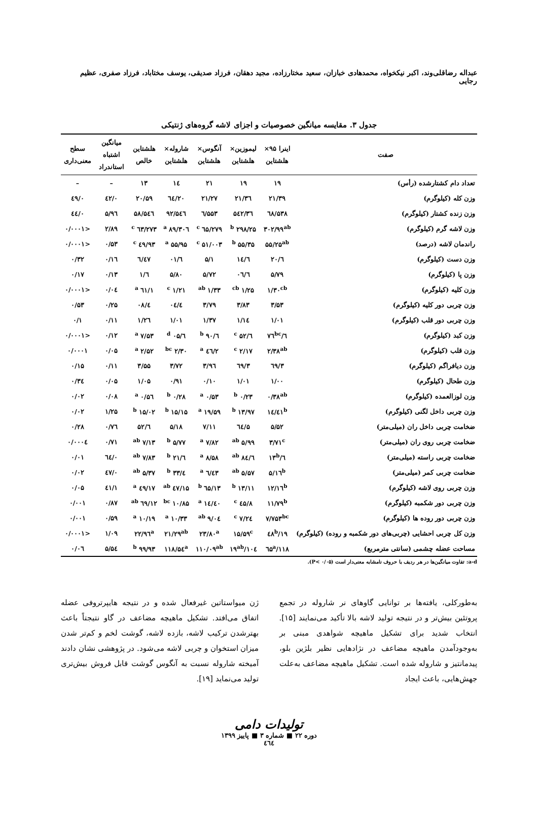عبداله رضاقلی‌وند، اکبر نیکخواه، محمدهادی خبازان، سعید مختارزاده، مجید دهقان، فرزاد صدیقی، یوسف مختاباد، فرزاد صفری، عظیم رجایی
جدول ۳. مقایسه میانگین خصوصیات و اجزای لاشه گروه‌های ژنتیکی
| صفت | اینرا ۹۵× هلشتاین | لیموزین× هلشتاین | آنگوس× هلشتاین | شاروله× هلشتاین | هلشتاین خالص | میانگین اشتباه استاندراد | سطح معنی‌داری |
| --- | --- | --- | --- | --- | --- | --- | --- |
| تعداد دام کشتارشده (رأس) | ۱۹ | ۱۹ | ۲۱ | ۱٤ | ۱۳ | – | – |
| وزن کله (کیلوگرم) | ۲۱/۳۹ | ۲۱/۳٦ | ۲۱/۲۷ | ۲۰/٦٤ | ۲۰/۵۹ | ۰/٤۲ | ۰/٤۹ |
| وزن زنده کشتار (کیلوگرم) | ۵۳۸/٦۸ | ۵٤۲/۳٦ | ۵۵۳/٦ | ۵٤٦/۹۲ | ۵٤٦/۵۸ | ۵/۹٦ | ۰/٤٤ |
| وزن لاشه گرم (کیلوگرم) | ۳۰۲/۹۹<sup>ab</sup> | ۲۹۸/۲۵ <sup>b</sup> | ۲۷۹/٦۵ <sup>c</sup> | ۳۰٦/۸۹ <sup>a</sup> | ۲۷۳/٦۳ <sup>c</sup> | ۲/۸۹ | <۰/۰۰۰۱ |
| راندمان لاشه (درصد) | ۵۵/۲۵<sup>ab</sup> | ۵۵/۳۵ <sup>b</sup> | ۵۱/۰۰۳ <sup>c</sup> | ۵۵/۹۵ <sup>a</sup> | ٤۹/۹۳ <sup>c</sup> | ۰/۵۳ | <۰/۰۰۰۱ |
| وزن دست (کیلوگرم) | ٦/۲۰ | ٦/۱٤ | ۵/۱ | ٦/۰۱ | ٦/٤۷ | ۰/۱٦ | ۰/۳۲ |
| وزن پا (کیلوگرم) | ۵/۷۹ | ٦/۰٦ | ۵/۷۲ | ۵/۸۰ | ٦/۱ | ۰/۱۳ | ۰/۱۷ |
| وزن کلیه (کیلوگرم) | ۱/۳۰<sup>cb</sup> | ۱/۲۵ <sup>cb</sup> | ۱/۳۳ <sup>ab</sup> | ۱/۲۱ <sup>c</sup> | ۱/٦۱ <sup>a</sup> | ۰/۰٤ | <۰/۰۰۰۱ |
| وزن چربی دور کلیه (کیلوگرم) | ۳/۵۳ | ۳/۸۳ | ۳/۷۹ | ٤/۰٤ | ٤/۰۸ | ۰/۲۵ | ۰/۵۳ |
| وزن چربی دور قلب (کیلوگرم) | ۱/۰۱ | ۱/۱٤ | ۱/۳۷ | ۱/۰۱ | ۱/۲٦ | ۰/۱۱ | ۰/۱ |
| وزن کبد (کیلوگرم) | ٦/۷٦<sup>bc</sup> | ٦/۵۲ <sup>c</sup> | ٦/۹۰ <sup>b</sup> | ٦/۰۵ <sup>d</sup> | ۷/۵۳ <sup>a</sup> | ۰/۱۲ | <۰/۰۰۰۱ |
| وزن قلب (کیلوگرم) | ۲/۳۸<sup>ab</sup> | ۲/۱۷ <sup>c</sup> | ۲/٤٦ <sup>a</sup> | ۲/۳۰ <sup>bc</sup> | ۲/۵۲ <sup>a</sup> | ۰/۰۵ | ۰/۰۰۰۱ |
| وزن دیافراگم (کیلوگرم) | ۳/٦۹ | ۳/٦۹ | ۳/۹٦ | ۳/۷۲ | ۳/۵۵ | ۰/۱۱ | ۰/۱۵ |
| وزن طحال (کیلوگرم) | ۱/۰۰ | ۱/۰۱ | ۰/۱۰ | ۰/۹۱ | ۱/۰۵ | ۰/۰۵ | ۰/۳٤ |
| وزن لوزالعمده (کیلوگرم) | ۰/۳۸<sup>ab</sup> | ۰/۲۳ <sup>b</sup> | ۰/۵۳ <sup>a</sup> | ۰/۲۸ <sup>b</sup> | ۰/۵٦ <sup>a</sup> | ۰/۰۸ | ۰/۰۲ |
| وزن چربی داخل لگنی (کیلوگرم) | ۱٤/٤۱<sup>b</sup> | ۱۳/۹۷ <sup>b</sup> | ۱۹/۵۹ <sup>a</sup> | ۱۵/۱۵ <sup>b</sup> | ۱۵/۰۲ <sup>b</sup> | ۱/۲۵ | ۰/۰۲ |
| ضخامت چربی داخل ران (میلی‌متر) | ۵/۵۲ | ۵/٦٤ | ۷/۱۱ | ۵/۱۸ | ٦/۵۲ | ۰/۷٦ | ۰/۲۸ |
| ضخامت چربی روی ران (میلی‌متر) | ۳/۷۱<sup>c</sup> | ۵/۹۹ <sup>ab</sup> | ۷/۸۲ <sup>a</sup> | ۵/۷۷ <sup>b</sup> | ۷/۱۳ <sup>ab</sup> | ۰/۷۱ | ۰/۰۰۰٤ |
| ضخامت چربی راسته (میلی‌متر) | ٦/۱۳<sup>b</sup> | ٦/۸٤ <sup>ab</sup> | ۸/۵۸ <sup>a</sup> | ٦/۲۱ <sup>b</sup> | ۷/۸۳ <sup>ab</sup> | ۰/٦٤ | ۰/۰۱ |
| ضخامت چربی کمر (میلی‌متر) | ۵/۱٦<sup>b</sup> | ۵/۵۷ <sup>ab</sup> | ٦/٤۳ <sup>a</sup> | ٤/۳۳ <sup>b</sup> | ۵/۳۷ <sup>ab</sup> | ۰/٤۷ | ۰/۰۲ |
| وزن چربی روی لاشه (کیلوگرم) | ۱۲/۱٦<sup>b</sup> | ۱۳/۱۱ <sup>b</sup> | ۱۳/٦۵ <sup>b</sup> | ۱۵/٤۷ <sup>ab</sup> | ۱۷/٤۹ <sup>a</sup> | ۱/٤۱ | ۰/۰۵ |
| وزن چربی دور شکمبه (کیلوگرم) | ۱۱/۷۹<sup>b</sup> | ۸/٤۵ <sup>c</sup> | ۱٤/٤۰ <sup>a</sup> | ۱۰/۸۵ <sup>bc</sup> | ۱۲/٦۹ <sup>ab</sup> | ۰/۸۷ | ۰/۰۰۱ |
| وزن چربی دور روده ها (کیلوگرم) | ۷/۷۵۳<sup>bc</sup> | ۷/۲٤ <sup>c</sup> | ۹/۰٤ <sup>ab</sup> | ۱۰/۳۳ <sup>a</sup> | ۱۰/۱۹ <sup>a</sup> | ۰/۵۹ | ۰/۰۰۱ |
| وزن کل چربی احشایی (چربی‌های دور شکمبه و روده) (کیلوگرم) | ۱۹/٤۸<sup>b</sup> | ۱۵/۵۹<sup>c</sup> | ۲۳/۸۰<sup>a</sup> | ۲۱/۲۹<sup>ab</sup> | ۲۲/۹٦<sup>a</sup> | ۱/۰۹ | <۰/۰۰۰۱ |
| مساحت عضله چشمی (سانتی مترمربع) | ۱۱۸/٦۵<sup>a</sup> | ۱۰٤/۱۹<sup>ab</sup> | ۱۱۰/۰۹<sup>ab</sup> | ۱۱۸/۵٤<sup>a</sup> | ۹۹/۹۳ <sup>b</sup> | ۵/۵٤ | ۰/۰٦ |
a-d: تفاوت میانگین‌ها در هر ردیف با حروف نامشابه معنی‌دار است (P< ۰/۰۵).
به‌طورکلی، یافته‌ها بر توانایی گاوهای نر شاروله در تجمع پروتئین بیش‌تر و در نتیجه تولید لاشه بالا تأکید می‌نمایند [۱۵]. انتخاب شدید برای تشکیل ماهیچه شواهدی مبنی بر به‌وجودآمدن ماهیچه مضاعف در نژادهایی نظیر بلژین بلو، پیدمانتیز و شاروله شده است. تشکیل ماهیچه مضاعف به‌علت جهش‌هایی، باعث ایجاد
ژن میواستاتین غیرفعال شده و در نتیجه هایپرتروفی عضله اتفاق می‌افتد. تشکیل ماهیچه مضاعف در گاو نتیجتاً باعث بهترشدن ترکیب لاشه، بازده لاشه، گوشت لخم و کم‌تر شدن میزان استخوان و چربی لاشه می‌شود. در پژوهشی نشان دادند آمیخته شاروله نسبت به آنگوس گوشت قابل فروش بیش‌تری تولید می‌نماید [۱۹].
تولیدات دامی
دوره ۲۲ ■ شماره ۳ ■ پاییز ۱۳۹۹
٤٦٤